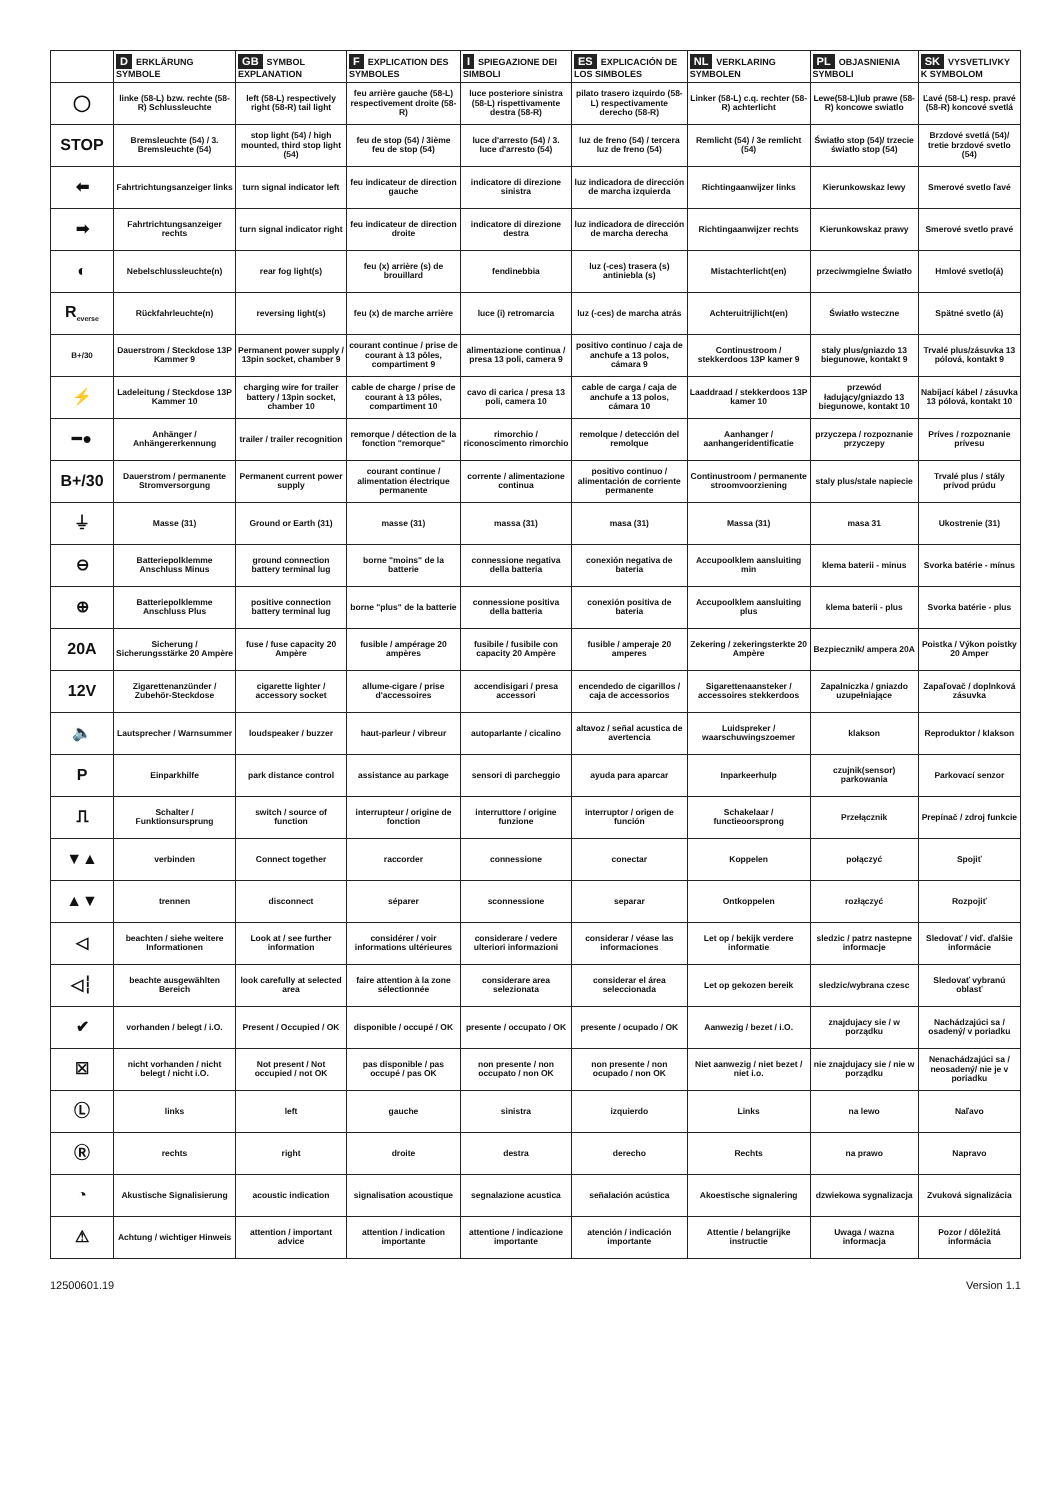| | D ERKLÄRUNG SYMBOLE | GB SYMBOL EXPLANATION | F EXPLICATION DES SYMBOLES | I SPIEGAZIONE DEI SIMBOLI | ES EXPLICACIÓN DE LOS SIMBOLES | NL VERKLARING SYMBOLEN | PL OBJASNIENIA SYMBOLI | SK VYSVETLIVKY K SYMBOLOM |
| --- | --- | --- | --- | --- | --- | --- | --- | --- |
| ◯ | linke (58-L) bzw. rechte (58-R) Schlussleuchte | left (58-L) respectively right (58-R) tail light | feu arrière gauche (58-L) respectivement droite (58-R) | luce posteriore sinistra (58-L) rispettivamente destra (58-R) | pilato trasero izquirdo (58-L) respectivamente derecho (58-R) | Linker (58-L) c.q. rechter (58-R) achterlicht | Lewe(58-L)lub prawe (58-R) koncowe swiatlo | Ľavé (58-L) resp. pravé (58-R) koncové svetlá |
| STOP | Bremsleuchte (54) / 3. Bremsleuchte (54) | stop light (54) / high mounted, third stop light (54) | feu de stop (54) / 3ième feu de stop (54) | luce d'arresto (54) / 3. luce d'arresto (54) | luz de freno (54) / tercera luz de freno (54) | Remlicht (54) / 3e remlicht (54) | Światło stop (54)/ trzecie światło stop (54) | Brzdové svetlá (54)/ tretie brzdové svetlo (54) |
| ⬅ | Fahrtrichtungsanzeiger links | turn signal indicator left | feu indicateur de direction gauche | indicatore di direzione sinistra | luz indicadora de dirección de marcha izquierda | Richtingaanwijzer links | Kierunkowskaz lewy | Smerové svetlo ľavé |
| ➡ | Fahrtrichtungsanzeiger rechts | turn signal indicator right | feu indicateur de direction droite | indicatore di direzione destra | luz indicadora de dirección de marcha derecha | Richtingaanwijzer rechts | Kierunkowskaz prawy | Smerové svetlo pravé |
| ◐ | Nebelschlussleuchte(n) | rear fog light(s) | feu (x) arrière (s) de brouillard | fendinebbia | luz (-ces) trasera (s) antiniebla (s) | Mistachterlicht(en) | przeciwmgielne Światło | Hmlové svetlo(á) |
| R<sub>everse</sub> | Rückfahrleuchte(n) | reversing light(s) | feu (x) de marche arrière | luce (i) retromarcia | luz (-ces) de marcha atrás | Achteruitrijlicht(en) | Światło wsteczne | Spätné svetlo (á) |
| B+/30 | Dauerstrom / Steckdose 13P Kammer 9 | Permanent power supply / 13pin socket, chamber 9 | courant continue / prise de courant à 13 pôles, compartiment 9 | alimentazione continua / presa 13 poli, camera 9 | positivo continuo / caja de anchufe a 13 polos, cámara 9 | Continustroom / stekkerdoos 13P kamer 9 | staly plus/gniazdo 13 biegunowe, kontakt 9 | Trvalé plus/zásuvka 13 pólová, kontakt 9 |
| ⚡ | Ladeleitung / Steckdose 13P Kammer 10 | charging wire for trailer battery / 13pin socket, chamber 10 | cable de charge / prise de courant à 13 pôles, compartiment 10 | cavo di carica / presa 13 poli, camera 10 | cable de carga / caja de anchufe a 13 polos, cámara 10 | Laaddraad / stekkerdoos 13P kamer 10 | przewód ładujący/gniazdo 13 biegunowe, kontakt 10 | Nabíjací kábel / zásuvka 13 pólová, kontakt 10 |
| ━● | Anhänger / Anhängererkennung | trailer / trailer recognition | remorque / détection de la fonction "remorque" | rimorchio / riconoscimento rimorchio | remolque / detección del remolque | Aanhanger / aanhangeridentificatie | przyczepa / rozpoznanie przyczepy | Príves / rozpoznanie prívesu |
| B+/30 | Dauerstrom / permanente Stromversorgung | Permanent current power supply | courant continue / alimentation électrique permanente | corrente / alimentazione continua | positivo continuo / alimentación de corriente permanente | Continustroom / permanente stroomvoorziening | staly plus/stale napiecie | Trvalé plus / stály prívod prúdu |
| ⏚ | Masse (31) | Ground or Earth (31) | masse (31) | massa (31) | masa (31) | Massa (31) | masa 31 | Ukostrenie (31) |
| ⊖ | Batteriepolklemme Anschluss Minus | ground connection battery terminal lug | borne "moins" de la batterie | connessione negativa della batteria | conexión negativa de bateria | Accupoolklem aansluiting min | klema baterii - minus | Svorka batérie - mínus |
| ⊕ | Batteriepolklemme Anschluss Plus | positive connection battery terminal lug | borne "plus" de la batterie | connessione positiva della batteria | conexión positiva de bateria | Accupoolklem aansluiting plus | klema baterii - plus | Svorka batérie - plus |
| 20A | Sicherung / Sicherungsstärke 20 Ampère | fuse / fuse capacity 20 Ampère | fusible / ampérage 20 ampères | fusibile / fusibile con capacity 20 Ampère | fusible / amperaje 20 amperes | Zekering / zekeringsterkte 20 Ampère | Bezpiecznik/ ampera 20A | Poistka / Výkon poistky 20 Amper |
| 12V | Zigarettenanzünder / Zubehör-Steckdose | cigarette lighter / accessory socket | allume-cigare / prise d'accessoires | accendisigari / presa accessori | encendedo de cigarillos / caja de accessorios | Sigarettenaansteker / accessoires stekkerdoos | Zapalniczka / gniazdo uzupełniające | Zapaľovač / doplnková zásuvka |
| 🔈 | Lautsprecher / Warnsummer | loudspeaker / buzzer | haut-parleur / vibreur | autoparlante / cicalino | altavoz / señal acustica de avertencia | Luidspreker / waarschuwingszoemer | klakson | Reproduktor / klakson |
| P | Einparkhilfe | park distance control | assistance au parkage | sensori di parcheggio | ayuda para aparcar | Inparkeerhulp | czujnik(sensor) parkowania | Parkovací senzor |
| ⎍ | Schalter / Funktionsursprung | switch / source of function | interrupteur / origine de fonction | interruttore / origine funzione | interruptor / origen de función | Schakelaar / functieoorsprong | Przełącznik | Prepínač / zdroj funkcie |
| ▼▲ | verbinden | Connect together | raccorder | connessione | conectar | Koppelen | połączyć | Spojiť |
| ▲▼ | trennen | disconnect | séparer | sconnessione | separar | Ontkoppelen | rozłączyć | Rozpojiť |
| ◁ | beachten / siehe weitere Informationen | Look at / see further information | considérer / voir informations ultérieures | considerare / vedere ulteriori informazioni | considerar / véase las informaciones | Let op / bekijk verdere informatie | sledzic / patrz nastepne informacje | Sledovať / viď. ďalšie informácie |
| ◁┆ | beachte ausgewählten Bereich | look carefully at selected area | faire attention à la zone sélectionnée | considerare area selezionata | considerar el área seleccionada | Let op gekozen bereik | sledzic/wybrana czesc | Sledovať vybranú oblasť |
| ✔ | vorhanden / belegt / i.O. | Present / Occupied / OK | disponible / occupé / OK | presente / occupato / OK | presente / ocupado / OK | Aanwezig / bezet / i.O. | znajdujacy sie / w porządku | Nachádzajúci sa / osadený/ v poriadku |
| ☒ | nicht vorhanden / nicht belegt / nicht i.O. | Not present / Not occupied / not OK | pas disponible / pas occupé / pas OK | non presente / non occupato / non OK | non presente / non ocupado / non OK | Niet aanwezig / niet bezet / niet i.o. | nie znajdujacy sie / nie w porządku | Nenachádzajúci sa / neosadený/ nie je v poriadku |
| Ⓛ | links | left | gauche | sinistra | izquierdo | Links | na lewo | Naľavo |
| Ⓡ | rechts | right | droite | destra | derecho | Rechts | na prawo | Napravo |
| ◔ | Akustische Signalisierung | acoustic indication | signalisation acoustique | segnalazione acustica | señalación acústica | Akoestische signalering | dzwiekowa sygnalizacja | Zvuková signalizácia |
| ⚠ | Achtung / wichtiger Hinweis | attention / important advice | attention / indication importante | attentione / indicazione importante | atención / indicación importante | Attentie / belangrijke instructie | Uwaga / wazna informacja | Pozor / dôležitá informácia |
12500601.19 Version 1.1